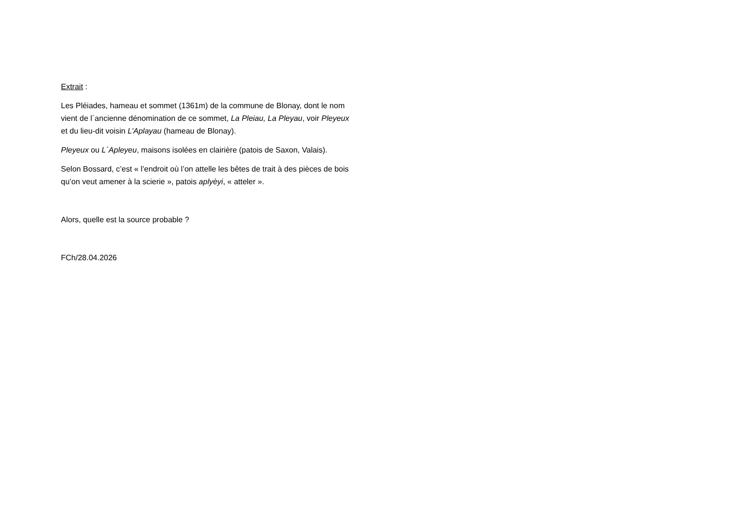Extrait :
Les Pléiades, hameau et sommet (1361m) de la commune de Blonay, dont le nom vient de l´ancienne dénomination de ce sommet, La Pleiau, La Pleyau, voir Pleyeux et du lieu-dit voisin L’Aplayau (hameau de Blonay).
Pleyeux ou L´Apleyeu, maisons isolées en clairière (patois de Saxon, Valais).
Selon Bossard, c’est « l’endroit où l’on attelle les bêtes de trait à des pièces de bois qu’on veut amener à la scierie », patois aplyèyi, « atteler ».
Alors, quelle est la source probable ?
FCh/28.04.2026